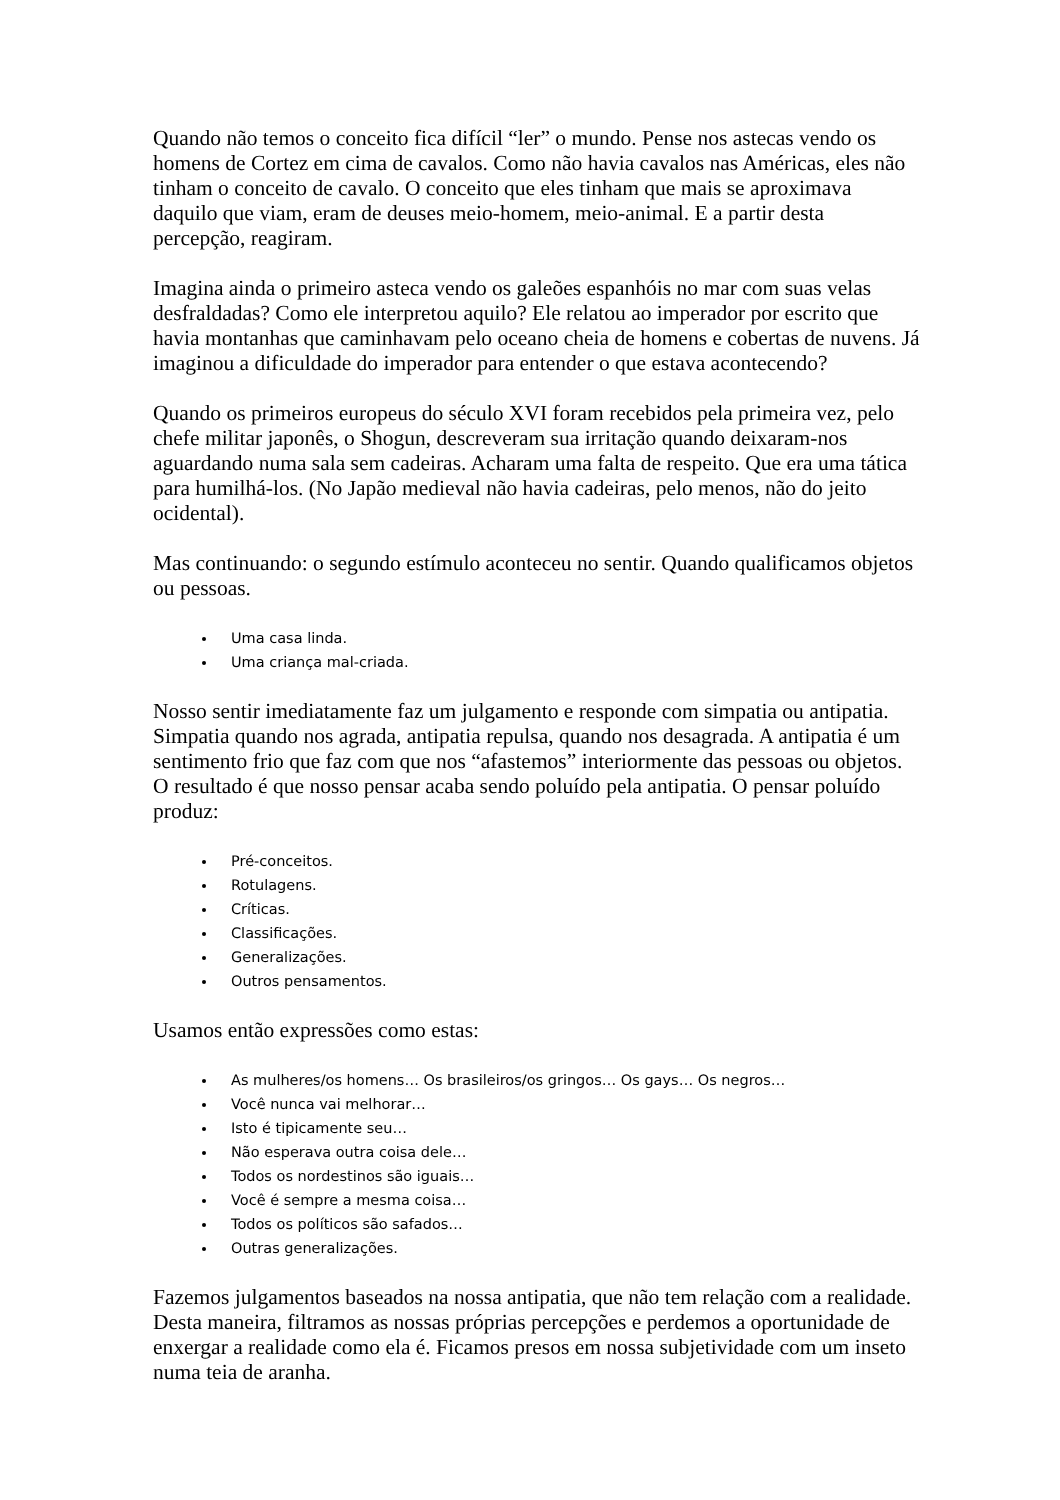Quando não temos o conceito fica difícil “ler” o mundo. Pense nos astecas vendo os homens de Cortez em cima de cavalos. Como não havia cavalos nas Américas, eles não tinham o conceito de cavalo. O conceito que eles tinham que mais se aproximava daquilo que viam, eram de deuses meio-homem, meio-animal. E a partir desta percepção, reagiram.
Imagina ainda o primeiro asteca vendo os galeões espanhóis no mar com suas velas desfraldadas? Como ele interpretou aquilo? Ele relatou ao imperador por escrito que havia montanhas que caminhavam pelo oceano cheia de homens e cobertas de nuvens. Já imaginou a dificuldade do imperador para entender o que estava acontecendo?
Quando os primeiros europeus do século XVI foram recebidos pela primeira vez, pelo chefe militar japonês, o Shogun, descreveram sua irritação quando deixaram-nos aguardando numa sala sem cadeiras. Acharam uma falta de respeito. Que era uma tática para humilhá-los. (No Japão medieval não havia cadeiras, pelo menos, não do jeito ocidental).
Mas continuando: o segundo estímulo aconteceu no sentir. Quando qualificamos objetos ou pessoas.
Uma casa linda.
Uma criança mal-criada.
Nosso sentir imediatamente faz um julgamento e responde com simpatia ou antipatia. Simpatia quando nos agrada, antipatia repulsa, quando nos desagrada. A antipatia é um sentimento frio que faz com que nos “afastemos” interiormente das pessoas ou objetos. O resultado é que nosso pensar acaba sendo poluído pela antipatia. O pensar poluído produz:
Pré-conceitos.
Rotulagens.
Críticas.
Classificações.
Generalizações.
Outros pensamentos.
Usamos então expressões como estas:
As mulheres/os homens… Os brasileiros/os gringos… Os gays… Os negros…
Você nunca vai melhorar…
Isto é tipicamente seu…
Não esperava outra coisa dele…
Todos os nordestinos são iguais…
Você é sempre a mesma coisa…
Todos os políticos são safados…
Outras generalizações.
Fazemos julgamentos baseados na nossa antipatia, que não tem relação com a realidade. Desta maneira, filtramos as nossas próprias percepções e perdemos a oportunidade de enxergar a realidade como ela é. Ficamos presos em nossa subjetividade com um inseto numa teia de aranha.